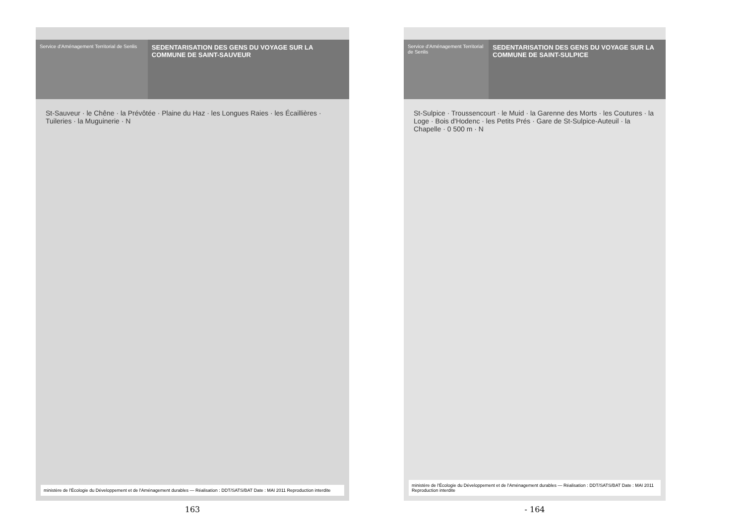Service d'Aménagement Territorial de Senlis
SEDENTARISATION DES GENS DU VOYAGE SUR LA COMMUNE DE SAINT-SAUVEUR
St-Sauveur · le Chêne · la Prévôtée · Plaine du Haz · les Longues Raies · les Écaillières · Tuileries · la Muguinerie · N
ministère de l'Écologie du Développement et de l'Aménagement durables — Réalisation : DDT/SATS/BAT Date : MAI 2011 Reproduction interdite
163
Service d'Aménagement Territorial de Senlis
SEDENTARISATION DES GENS DU VOYAGE SUR LA COMMUNE DE SAINT-SULPICE
St-Sulpice · Troussencourt · le Muid · la Garenne des Morts · les Coutures · la Loge · Bois d'Hodenc · les Petits Prés · Gare de St-Sulpice-Auteuil · la Chapelle · 0 500 m · N
ministère de l'Écologie du Développement et de l'Aménagement durables — Réalisation : DDT/SATS/BAT Date : MAI 2011 Reproduction interdite
- 164